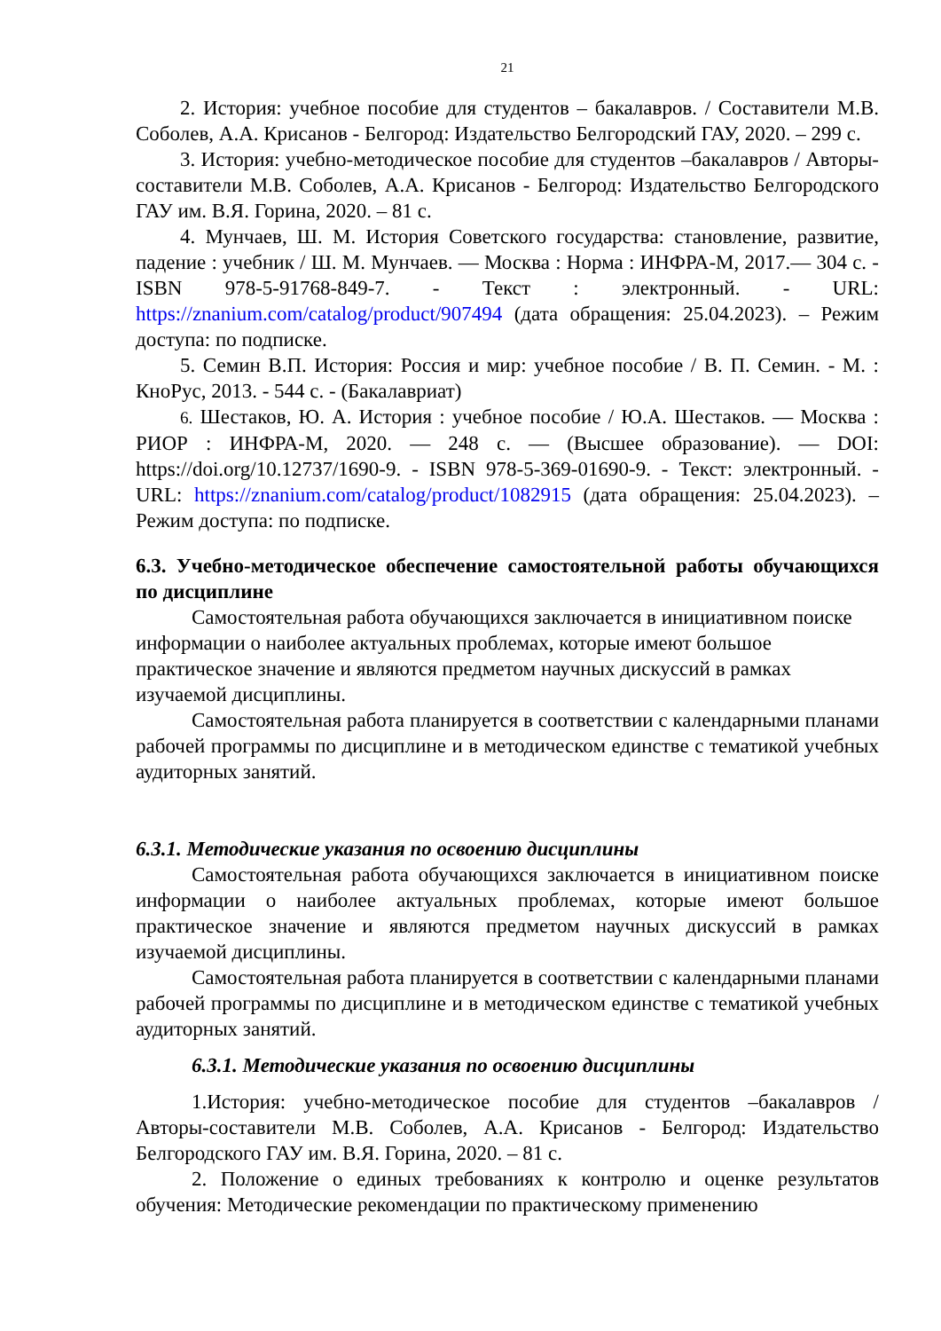21
2. История: учебное пособие для студентов – бакалавров. / Составители М.В. Соболев, А.А. Крисанов - Белгород: Издательство Белгородский ГАУ, 2020. – 299 с.
3. История: учебно-методическое пособие для студентов –бакалавров / Авторы-составители М.В. Соболев, А.А. Крисанов - Белгород: Издательство Белгородского ГАУ им. В.Я. Горина, 2020. – 81 с.
4. Мунчаев, Ш. М. История Советского государства: становление, развитие, падение : учебник / Ш. М. Мунчаев. — Москва : Норма : ИНФРА-М, 2017.— 304 с. - ISBN 978-5-91768-849-7. - Текст : электронный. - URL: https://znanium.com/catalog/product/907494 (дата обращения: 25.04.2023). – Режим доступа: по подписке.
5. Семин В.П. История: Россия и мир: учебное пособие / В. П. Семин. - М. : КноРус, 2013. - 544 с. - (Бакалавриат)
6. Шестаков, Ю. А. История : учебное пособие / Ю.А. Шестаков. — Москва : РИОР : ИНФРА-М, 2020. — 248 с. — (Высшее образование). — DOI: https://doi.org/10.12737/1690-9. - ISBN 978-5-369-01690-9. - Текст: электронный. - URL: https://znanium.com/catalog/product/1082915 (дата обращения: 25.04.2023). – Режим доступа: по подписке.
6.3. Учебно-методическое обеспечение самостоятельной работы обучающихся по дисциплине
Самостоятельная работа обучающихся заключается в инициативном поиске информации о наиболее актуальных проблемах, которые имеют большое практическое значение и являются предметом научных дискуссий в рамках изучаемой дисциплины.
Самостоятельная работа планируется в соответствии с календарными планами рабочей программы по дисциплине и в методическом единстве с тематикой учебных аудиторных занятий.
6.3.1. Методические указания по освоению дисциплины
Самостоятельная работа обучающихся заключается в инициативном поиске информации о наиболее актуальных проблемах, которые имеют большое практическое значение и являются предметом научных дискуссий в рамках изучаемой дисциплины.
Самостоятельная работа планируется в соответствии с календарными планами рабочей программы по дисциплине и в методическом единстве с тематикой учебных аудиторных занятий.
6.3.1. Методические указания по освоению дисциплины
1.История: учебно-методическое пособие для студентов –бакалавров / Авторы-составители М.В. Соболев, А.А. Крисанов - Белгород: Издательство Белгородского ГАУ им. В.Я. Горина, 2020. – 81 с.
2. Положение о единых требованиях к контролю и оценке результатов обучения: Методические рекомендации по практическому применению